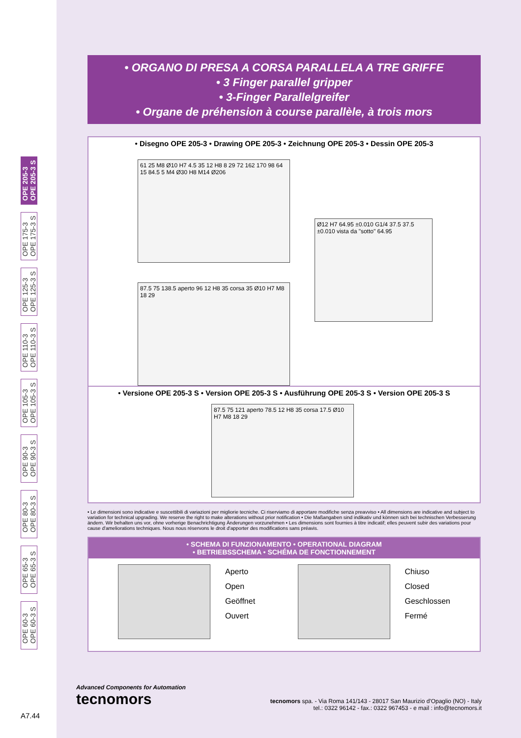OPE 205-3
OPE 205-3 S
OPE 175-3
OPE 175-3 S
OPE 125-3
OPE 125-3 S
OPE 110-3
OPE 110-3 S
OPE 105-3
OPE 105-3 S
OPE 90-3
OPE 90-3 S
OPE 80-3
OPE 80-3 S
OPE 65-3
OPE 65-3 S
OPE 60-3
OPE 60-3 S
• ORGANO DI PRESA A CORSA PARALLELA A TRE GRIFFE
• 3 Finger parallel gripper
• 3-Finger Parallelgreifer
• Organe de préhension à course parallèle, à trois mors
• Disegno OPE 205-3 • Drawing OPE 205-3 • Zeichnung OPE 205-3 • Dessin OPE 205-3
61 25 M8 Ø10 H7 4.5 35 12 H8 8 29 72 162 170 98 64 15 84.5 5 M4 Ø30 H8 M14 Ø206
Ø12 H7 64.95 ±0.010 G1/4 37.5 37.5 ±0.010 vista da "sotto" 64.95
87.5 75 138.5 aperto 96 12 H8 35 corsa 35 Ø10 H7 M8 18 29
• Versione OPE 205-3 S • Version OPE 205-3 S • Ausführung OPE 205-3 S • Version OPE 205-3 S
87.5 75 121 aperto 78.5 12 H8 35 corsa 17.5 Ø10 H7 M8 18 29
• Le dimensioni sono indicative e suscettibili di variazioni per migliorie tecniche. Ci riserviamo di apportare modifiche senza preavviso • All dimensions are indicative and subject to variation for technical upgrading. We reserve the right to make alterations without prior notification • Die Maßangaben sind indikativ und können sich bei technischen Verbesserung ändern. Wir behalten uns vor, ohne vorherige Benachrichtigung Änderungen vorzunehmen • Les dimensions sont fournies à titre indicatif; elles peuvent subir des variations pour cause d'ameliorations techniques. Nous nous réservons le droit d'apporter des modifications sans préavis.
• SCHEMA DI FUNZIONAMENTO • OPERATIONAL DIAGRAM
• BETRIEBSSCHEMA • SCHÉMA DE FONCTIONNEMENT
Aperto
Open
Geöffnet
Ouvert
Chiuso
Closed
Geschlossen
Fermé
Advanced Components for Automation
tecnomors
tecnomors spa. - Via Roma 141/143 - 28017 San Maurizio d'Opaglio (NO) - Italy
tel.: 0322 96142 - fax.: 0322 967453 - e mail : info@tecnomors.it
A7.44